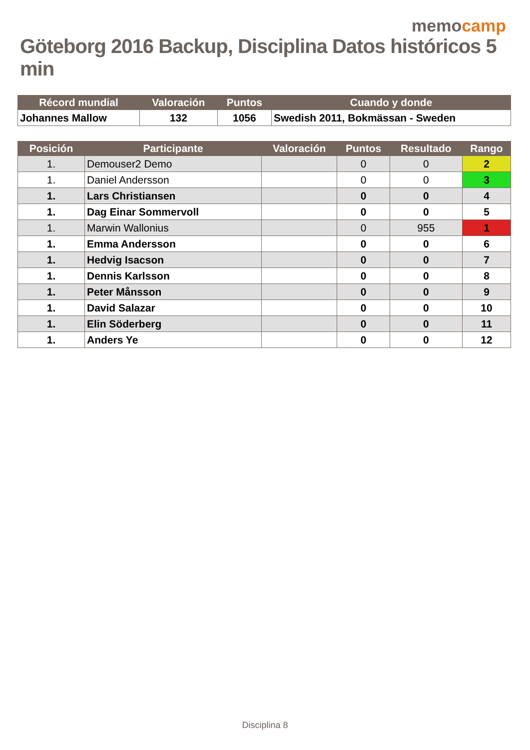memocamp
Göteborg 2016 Backup, Disciplina Datos históricos 5 min
| Récord mundial | Valoración | Puntos | Cuando y donde |
| --- | --- | --- | --- |
| Johannes Mallow | 132 | 1056 | Swedish 2011, Bokmässan - Sweden |
| Posición | Participante | Valoración | Puntos | Resultado | Rango |
| --- | --- | --- | --- | --- | --- |
| 1. | Demouser2 Demo | | 0 | 0 | 2 |
| 1. | Daniel Andersson | | 0 | 0 | 3 |
| 1. | Lars Christiansen | | 0 | 0 | 4 |
| 1. | Dag Einar Sommervoll | | 0 | 0 | 5 |
| 1. | Marwin Wallonius | | 0 | 955 | 1 |
| 1. | Emma Andersson | | 0 | 0 | 6 |
| 1. | Hedvig Isacson | | 0 | 0 | 7 |
| 1. | Dennis Karlsson | | 0 | 0 | 8 |
| 1. | Peter Månsson | | 0 | 0 | 9 |
| 1. | David Salazar | | 0 | 0 | 10 |
| 1. | Elin Söderberg | | 0 | 0 | 11 |
| 1. | Anders Ye | | 0 | 0 | 12 |
Disciplina 8